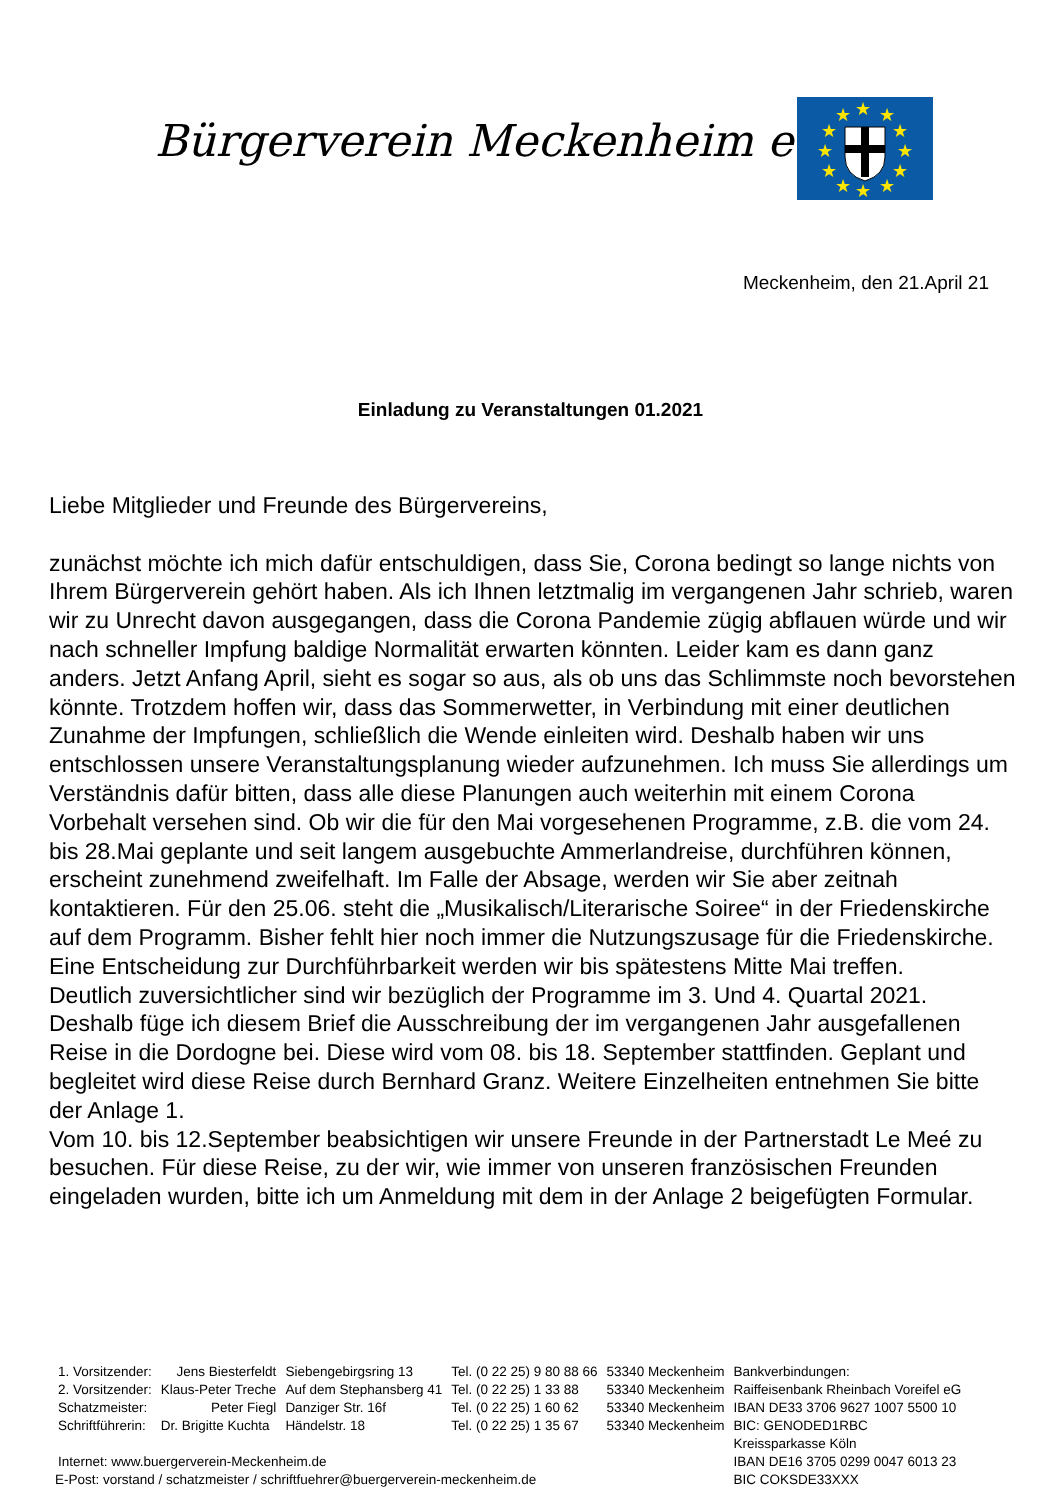Bürgerverein Meckenheim e.V.
★
★
★
★
★
★
★
★
★
★
★
★
Meckenheim, den 21.April 21
Einladung zu Veranstaltungen 01.2021
Liebe Mitglieder und Freunde des Bürgervereins,
zunächst möchte ich mich dafür entschuldigen, dass Sie, Corona bedingt so lange nichts von Ihrem Bürgerverein gehört haben. Als ich Ihnen letztmalig im vergangenen Jahr schrieb, waren wir zu Unrecht davon ausgegangen, dass die Corona Pandemie zügig abflauen würde und wir nach schneller Impfung baldige Normalität erwarten könnten. Leider kam es dann ganz anders. Jetzt Anfang April, sieht es sogar so aus, als ob uns das Schlimmste noch bevorstehen könnte. Trotzdem hoffen wir, dass das Sommerwetter, in Verbindung mit einer deutlichen Zunahme der Impfungen, schließlich die Wende einleiten wird. Deshalb haben wir uns entschlossen unsere Veranstaltungsplanung wieder aufzunehmen. Ich muss Sie allerdings um Verständnis dafür bitten, dass alle diese Planungen auch weiterhin mit einem Corona Vorbehalt versehen sind. Ob wir die für den Mai vorgesehenen Programme, z.B. die vom 24. bis 28.Mai geplante und seit langem ausgebuchte Ammerlandreise, durchführen können, erscheint zunehmend zweifelhaft. Im Falle der Absage, werden wir Sie aber zeitnah kontaktieren. Für den 25.06. steht die „Musikalisch/Literarische Soiree“ in der Friedenskirche auf dem Programm. Bisher fehlt hier noch immer die Nutzungszusage für die Friedenskirche. Eine Entscheidung zur Durchführbarkeit werden wir bis spätestens Mitte Mai treffen.
Deutlich zuversichtlicher sind wir bezüglich der Programme im 3. Und 4. Quartal 2021. Deshalb füge ich diesem Brief die Ausschreibung der im vergangenen Jahr ausgefallenen Reise in die Dordogne bei. Diese wird vom 08. bis 18. September stattfinden. Geplant und begleitet wird diese Reise durch Bernhard Granz. Weitere Einzelheiten entnehmen Sie bitte der Anlage 1.
Vom 10. bis 12.September beabsichtigen wir unsere Freunde in der Partnerstadt Le Meé zu besuchen. Für diese Reise, zu der wir, wie immer von unseren französischen Freunden eingeladen wurden, bitte ich um Anmeldung mit dem in der Anlage 2 beigefügten Formular.
| 1. Vorsitzender: | Jens Biesterfeldt | Siebengebirgsring 13 | Tel. (0 22 25) 9 80 88 66 | 53340 Meckenheim | Bankverbindungen: |
| 2. Vorsitzender: | Klaus-Peter Treche | Auf dem Stephansberg 41 | Tel. (0 22 25) 1 33 88 | 53340 Meckenheim | Raiffeisenbank Rheinbach Voreifel eG |
| Schatzmeister: | Peter Fiegl | Danziger Str. 16f | Tel. (0 22 25) 1 60 62 | 53340 Meckenheim | IBAN DE33 3706 9627 1007 5500 10 |
| Schriftführerin: | Dr. Brigitte Kuchta | Händelstr. 18 | Tel. (0 22 25) 1 35 67 | 53340 Meckenheim | BIC: GENODED1RBC |
| | | | | | Kreissparkasse Köln |
| Internet: www.buergerverein-Meckenheim.de | | | | | IBAN DE16 3705 0299 0047 6013 23 |
| E-Post: vorstand / schatzmeister / schriftfuehrer@buergerverein-meckenheim.de | | | | | BIC COKSDE33XXX |